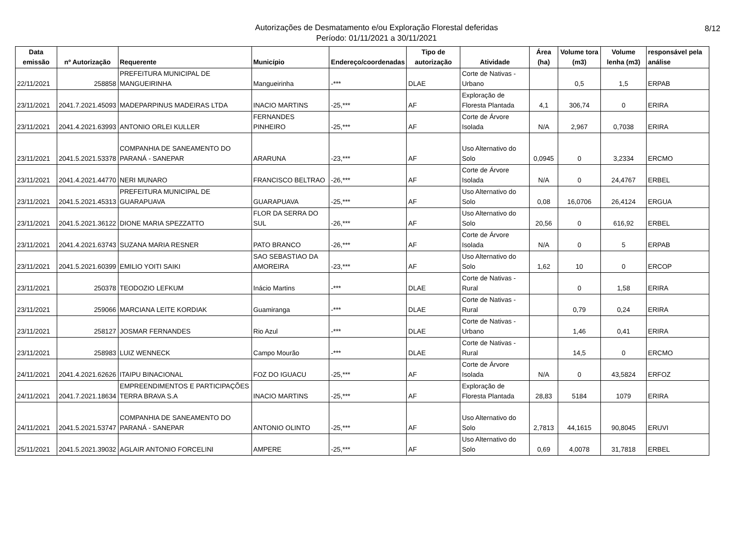Autorizações de Desmatamento e/ou Exploração Florestal deferidas
Período: 01/11/2021 a 30/11/2021
8/12
| Data emissão | nº Autorização | Requerente | Município | Endereço/coordenadas | Tipo de autorização | Atividade | Área (ha) | Volume tora (m3) | Volume lenha (m3) | responsável pela análise |
| --- | --- | --- | --- | --- | --- | --- | --- | --- | --- | --- |
| 22/11/2021 | 258858 | PREFEITURA MUNICIPAL DE MANGUEIRINHA | Mangueirinha | -*** | DLAE | Corte de Nativas - Urbano | | 0,5 | 1,5 | ERPAB |
| 23/11/2021 | 2041.7.2021.45093 | MADEPARPINUS MADEIRAS LTDA | INACIO MARTINS | -25,*** | AF | Exploração de Floresta Plantada | 4,1 | 306,74 | 0 | ERIRA |
| 23/11/2021 | 2041.4.2021.63993 | ANTONIO ORLEI KULLER | FERNANDES PINHEIRO | -25,*** | AF | Corte de Árvore Isolada | N/A | 2,967 | 0,7038 | ERIRA |
| 23/11/2021 | 2041.5.2021.53378 | COMPANHIA DE SANEAMENTO DO PARANÁ - SANEPAR | ARARUNA | -23,*** | AF | Uso Alternativo do Solo | 0,0945 | 0 | 3,2334 | ERCMO |
| 23/11/2021 | 2041.4.2021.44770 | NERI MUNARO | FRANCISCO BELTRAO | -26,*** | AF | Corte de Árvore Isolada | N/A | 0 | 24,4767 | ERBEL |
| 23/11/2021 | 2041.5.2021.45313 | PREFEITURA MUNICIPAL DE GUARAPUAVA | GUARAPUAVA | -25,*** | AF | Uso Alternativo do Solo | 0,08 | 16,0706 | 26,4124 | ERGUA |
| 23/11/2021 | 2041.5.2021.36122 | DIONE MARIA SPEZZATTO | FLOR DA SERRA DO SUL | -26,*** | AF | Uso Alternativo do Solo | 20,56 | 0 | 616,92 | ERBEL |
| 23/11/2021 | 2041.4.2021.63743 | SUZANA MARIA RESNER | PATO BRANCO | -26,*** | AF | Corte de Árvore Isolada | N/A | 0 | 5 | ERPAB |
| 23/11/2021 | 2041.5.2021.60399 | EMILIO YOITI SAIKI | SAO SEBASTIAO DA AMOREIRA | -23,*** | AF | Uso Alternativo do Solo | 1,62 | 10 | 0 | ERCOP |
| 23/11/2021 | 250378 | TEODOZIO LEFKUM | Inácio Martins | -*** | DLAE | Corte de Nativas - Rural | | 0 | 1,58 | ERIRA |
| 23/11/2021 | 259066 | MARCIANA LEITE KORDIAK | Guamiranga | -*** | DLAE | Corte de Nativas - Rural | | 0,79 | 0,24 | ERIRA |
| 23/11/2021 | 258127 | JOSMAR FERNANDES | Rio Azul | -*** | DLAE | Corte de Nativas - Urbano | | 1,46 | 0,41 | ERIRA |
| 23/11/2021 | 258983 | LUIZ WENNECK | Campo Mourão | -*** | DLAE | Corte de Nativas - Rural | | 14,5 | 0 | ERCMO |
| 24/11/2021 | 2041.4.2021.62626 | ITAIPU BINACIONAL | FOZ DO IGUACU | -25,*** | AF | Corte de Árvore Isolada | N/A | 0 | 43,5824 | ERFOZ |
| 24/11/2021 | 2041.7.2021.18634 | EMPREENDIMENTOS E PARTICIPAÇÕES TERRA BRAVA S.A | INACIO MARTINS | -25,*** | AF | Exploração de Floresta Plantada | 28,83 | 5184 | 1079 | ERIRA |
| 24/11/2021 | 2041.5.2021.53747 | COMPANHIA DE SANEAMENTO DO PARANÁ - SANEPAR | ANTONIO OLINTO | -25,*** | AF | Uso Alternativo do Solo | 2,7813 | 44,1615 | 90,8045 | ERUVI |
| 25/11/2021 | 2041.5.2021.39032 | AGLAIR ANTONIO FORCELINI | AMPERE | -25,*** | AF | Uso Alternativo do Solo | 0,69 | 4,0078 | 31,7818 | ERBEL |